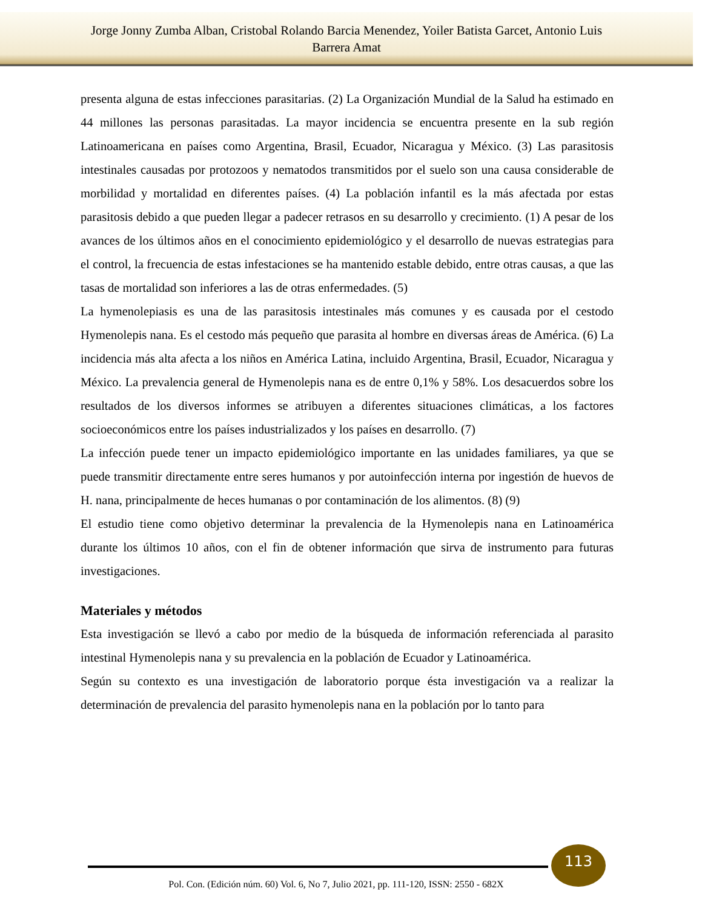Jorge Jonny Zumba Alban, Cristobal Rolando Barcia Menendez, Yoiler Batista Garcet, Antonio Luis
Barrera Amat
presenta alguna de estas infecciones parasitarias. (2) La Organización Mundial de la Salud ha estimado en 44 millones las personas parasitadas. La mayor incidencia se encuentra presente en la sub región Latinoamericana en países como Argentina, Brasil, Ecuador, Nicaragua y México. (3) Las parasitosis intestinales causadas por protozoos y nematodos transmitidos por el suelo son una causa considerable de morbilidad y mortalidad en diferentes países. (4) La población infantil es la más afectada por estas parasitosis debido a que pueden llegar a padecer retrasos en su desarrollo y crecimiento. (1) A pesar de los avances de los últimos años en el conocimiento epidemiológico y el desarrollo de nuevas estrategias para el control, la frecuencia de estas infestaciones se ha mantenido estable debido, entre otras causas, a que las tasas de mortalidad son inferiores a las de otras enfermedades. (5)
La hymenolepiasis es una de las parasitosis intestinales más comunes y es causada por el cestodo Hymenolepis nana. Es el cestodo más pequeño que parasita al hombre en diversas áreas de América. (6) La incidencia más alta afecta a los niños en América Latina, incluido Argentina, Brasil, Ecuador, Nicaragua y México. La prevalencia general de Hymenolepis nana es de entre 0,1% y 58%. Los desacuerdos sobre los resultados de los diversos informes se atribuyen a diferentes situaciones climáticas, a los factores socioeconómicos entre los países industrializados y los países en desarrollo. (7)
La infección puede tener un impacto epidemiológico importante en las unidades familiares, ya que se puede transmitir directamente entre seres humanos y por autoinfección interna por ingestión de huevos de H. nana, principalmente de heces humanas o por contaminación de los alimentos. (8) (9)
El estudio tiene como objetivo determinar la prevalencia de la Hymenolepis nana en Latinoamérica durante los últimos 10 años, con el fin de obtener información que sirva de instrumento para futuras investigaciones.
Materiales y métodos
Esta investigación se llevó a cabo por medio de la búsqueda de información referenciada al parasito intestinal Hymenolepis nana y su prevalencia en la población de Ecuador y Latinoamérica.
Según su contexto es una investigación de laboratorio porque ésta investigación va a realizar la determinación de prevalencia del parasito hymenolepis nana en la población por lo tanto para
113
Pol. Con. (Edición núm. 60) Vol. 6, No 7, Julio 2021, pp. 111-120, ISSN: 2550 - 682X